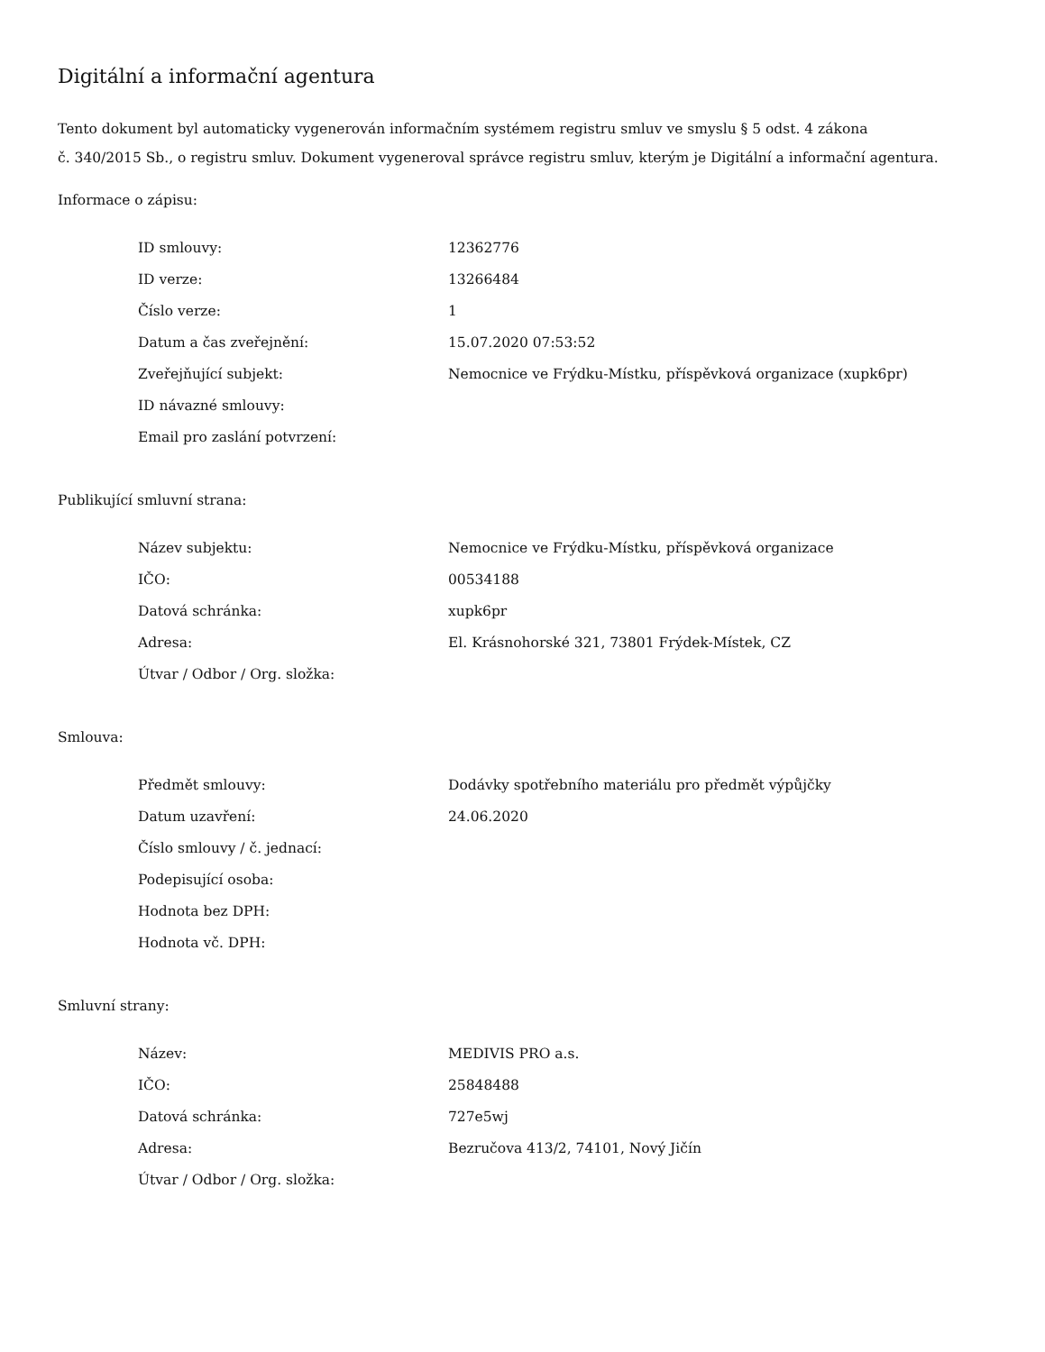Digitální a informační agentura
Tento dokument byl automaticky vygenerován informačním systémem registru smluv ve smyslu § 5 odst. 4 zákona
č. 340/2015 Sb., o registru smluv. Dokument vygeneroval správce registru smluv, kterým je Digitální a informační agentura.
Informace o zápisu:
| ID smlouvy: | 12362776 |
| ID verze: | 13266484 |
| Číslo verze: | 1 |
| Datum a čas zveřejnění: | 15.07.2020 07:53:52 |
| Zveřejňující subjekt: | Nemocnice ve Frýdku-Místku, příspěvková organizace (xupk6pr) |
| ID návazné smlouvy: | |
| Email pro zaslání potvrzení: | |
Publikující smluvní strana:
| Název subjektu: | Nemocnice ve Frýdku-Místku, příspěvková organizace |
| IČO: | 00534188 |
| Datová schránka: | xupk6pr |
| Adresa: | El. Krásnohorské 321, 73801 Frýdek-Místek, CZ |
| Útvar / Odbor / Org. složka: | |
Smlouva:
| Předmět smlouvy: | Dodávky spotřebního materiálu pro předmět výpůjčky |
| Datum uzavření: | 24.06.2020 |
| Číslo smlouvy / č. jednací: | |
| Podepisující osoba: | |
| Hodnota bez DPH: | |
| Hodnota vč. DPH: | |
Smluvní strany:
| Název: | MEDIVIS PRO a.s. |
| IČO: | 25848488 |
| Datová schránka: | 727e5wj |
| Adresa: | Bezručova 413/2, 74101, Nový Jičín |
| Útvar / Odbor / Org. složka: | |